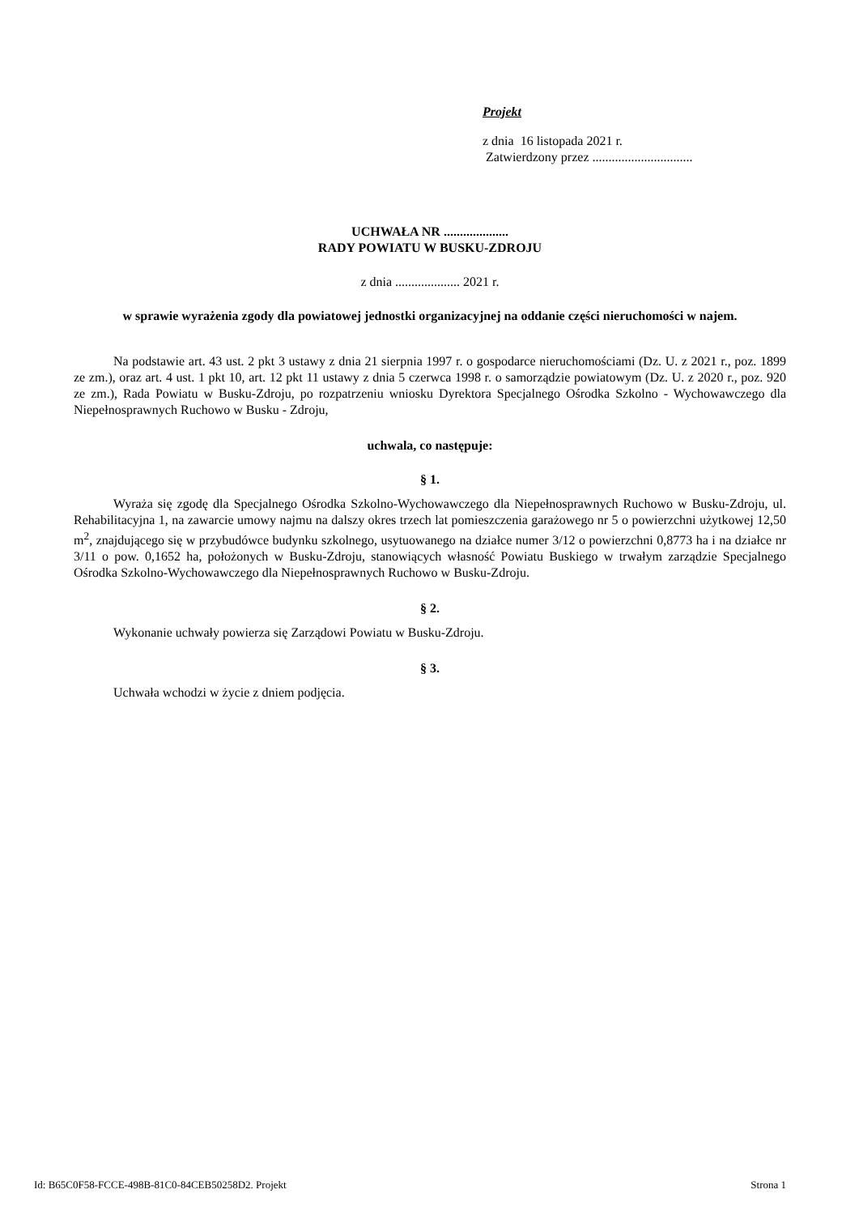Projekt
z dnia 16 listopada 2021 r.
Zatwierdzony przez ...............................
UCHWAŁA NR ....................
RADY POWIATU W BUSKU-ZDROJU
z dnia .................... 2021 r.
w sprawie wyrażenia zgody dla powiatowej jednostki organizacyjnej na oddanie części nieruchomości w najem.
Na podstawie art. 43 ust. 2 pkt 3 ustawy z dnia 21 sierpnia 1997 r. o gospodarce nieruchomościami (Dz. U. z 2021 r., poz. 1899 ze zm.), oraz art. 4 ust. 1 pkt 10, art. 12 pkt 11 ustawy z dnia 5 czerwca 1998 r. o samorządzie powiatowym (Dz. U. z 2020 r., poz. 920 ze zm.), Rada Powiatu w Busku-Zdroju, po rozpatrzeniu wniosku Dyrektora Specjalnego Ośrodka Szkolno - Wychowawczego dla Niepełnosprawnych Ruchowo w Busku - Zdroju,
uchwala, co następuje:
§ 1.
Wyraża się zgodę dla Specjalnego Ośrodka Szkolno-Wychowawczego dla Niepełnosprawnych Ruchowo w Busku-Zdroju, ul. Rehabilitacyjna 1, na zawarcie umowy najmu na dalszy okres trzech lat pomieszczenia garażowego nr 5 o powierzchni użytkowej 12,50 m<sup>2</sup>, znajdującego się w przybudówce budynku szkolnego, usytuowanego na działce numer 3/12 o powierzchni 0,8773 ha i na działce nr 3/11 o pow. 0,1652 ha, położonych w Busku-Zdroju, stanowiących własność Powiatu Buskiego w trwałym zarządzie Specjalnego Ośrodka Szkolno-Wychowawczego dla Niepełnosprawnych Ruchowo w Busku-Zdroju.
§ 2.
Wykonanie uchwały powierza się Zarządowi Powiatu w Busku-Zdroju.
§ 3.
Uchwała wchodzi w życie z dniem podjęcia.
Id: B65C0F58-FCCE-498B-81C0-84CEB50258D2. Projekt Strona 1